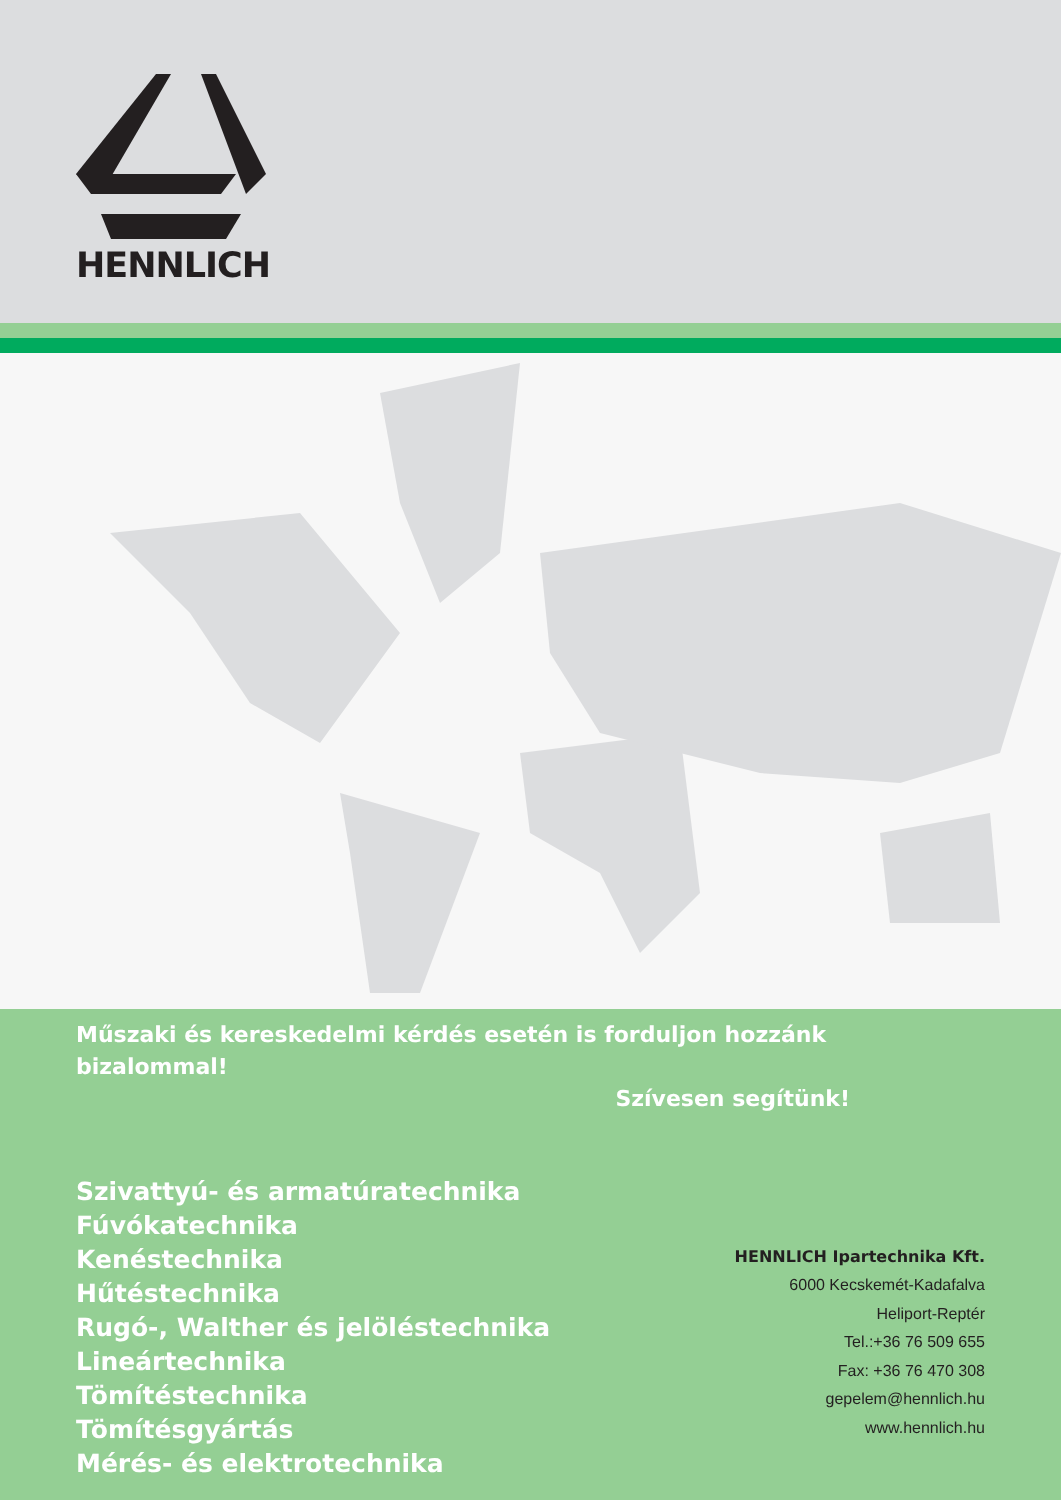HENNLICH
Műszaki és kereskedelmi kérdés esetén is forduljon hozzánk bizalommal!
Szívesen segítünk!
Szivattyú- és armatúratechnika
Fúvókatechnika
Kenéstechnika
Hűtéstechnika
Rugó-, Walther és jelöléstechnika
Lineártechnika
Tömítéstechnika
Tömítésgyártás
Mérés- és elektrotechnika
HENNLICH Ipartechnika Kft.
6000 Kecskemét-Kadafalva
Heliport-Reptér
Tel.:+36 76 509 655
Fax: +36 76 470 308
gepelem@hennlich.hu
www.hennlich.hu